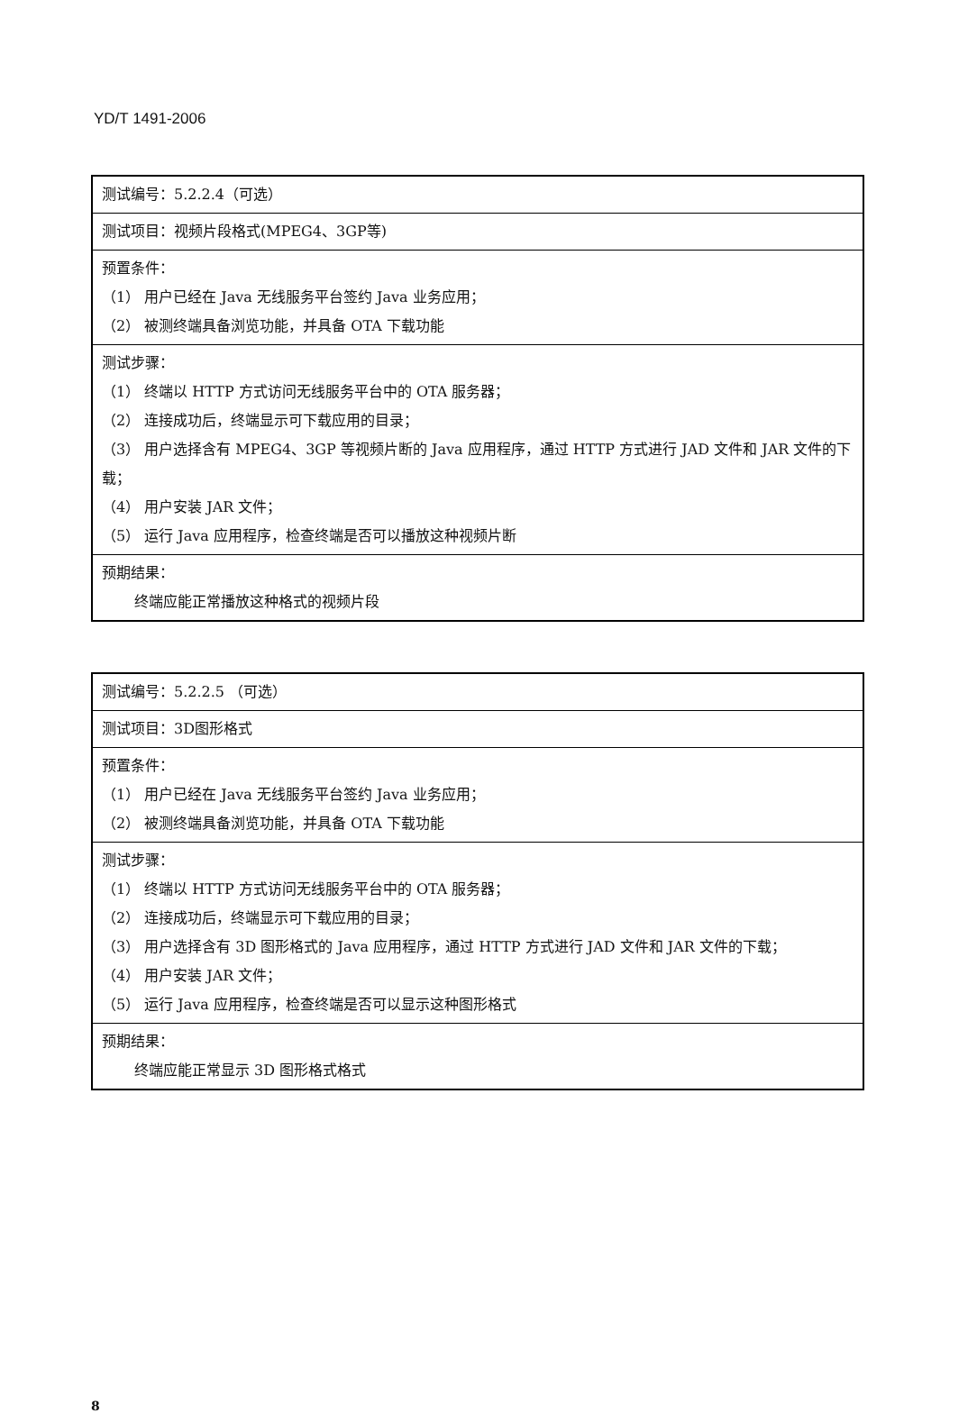YD/T 1491-2006
| 测试编号：5.2.2.4（可选） |
| 测试项目：视频片段格式(MPEG4、3GP等) |
| 预置条件： （1） 用户已经在 Java 无线服务平台签约 Java 业务应用； （2） 被测终端具备浏览功能，并具备 OTA 下载功能 |
| 测试步骤： （1） 终端以 HTTP 方式访问无线服务平台中的 OTA 服务器； （2） 连接成功后，终端显示可下载应用的目录； （3） 用户选择含有 MPEG4、3GP 等视频片断的 Java 应用程序，通过 HTTP 方式进行 JAD 文件和 JAR 文件的下载； （4） 用户安装 JAR 文件； （5） 运行 Java 应用程序，检查终端是否可以播放这种视频片断 |
| 预期结果： 终端应能正常播放这种格式的视频片段 |
| 测试编号：5.2.2.5 （可选） |
| 测试项目：3D图形格式 |
| 预置条件： （1） 用户已经在 Java 无线服务平台签约 Java 业务应用； （2） 被测终端具备浏览功能，并具备 OTA 下载功能 |
| 测试步骤： （1） 终端以 HTTP 方式访问无线服务平台中的 OTA 服务器； （2） 连接成功后，终端显示可下载应用的目录； （3） 用户选择含有 3D 图形格式的 Java 应用程序，通过 HTTP 方式进行 JAD 文件和 JAR 文件的下载； （4） 用户安装 JAR 文件； （5） 运行 Java 应用程序，检查终端是否可以显示这种图形格式 |
| 预期结果： 终端应能正常显示 3D 图形格式格式 |
8